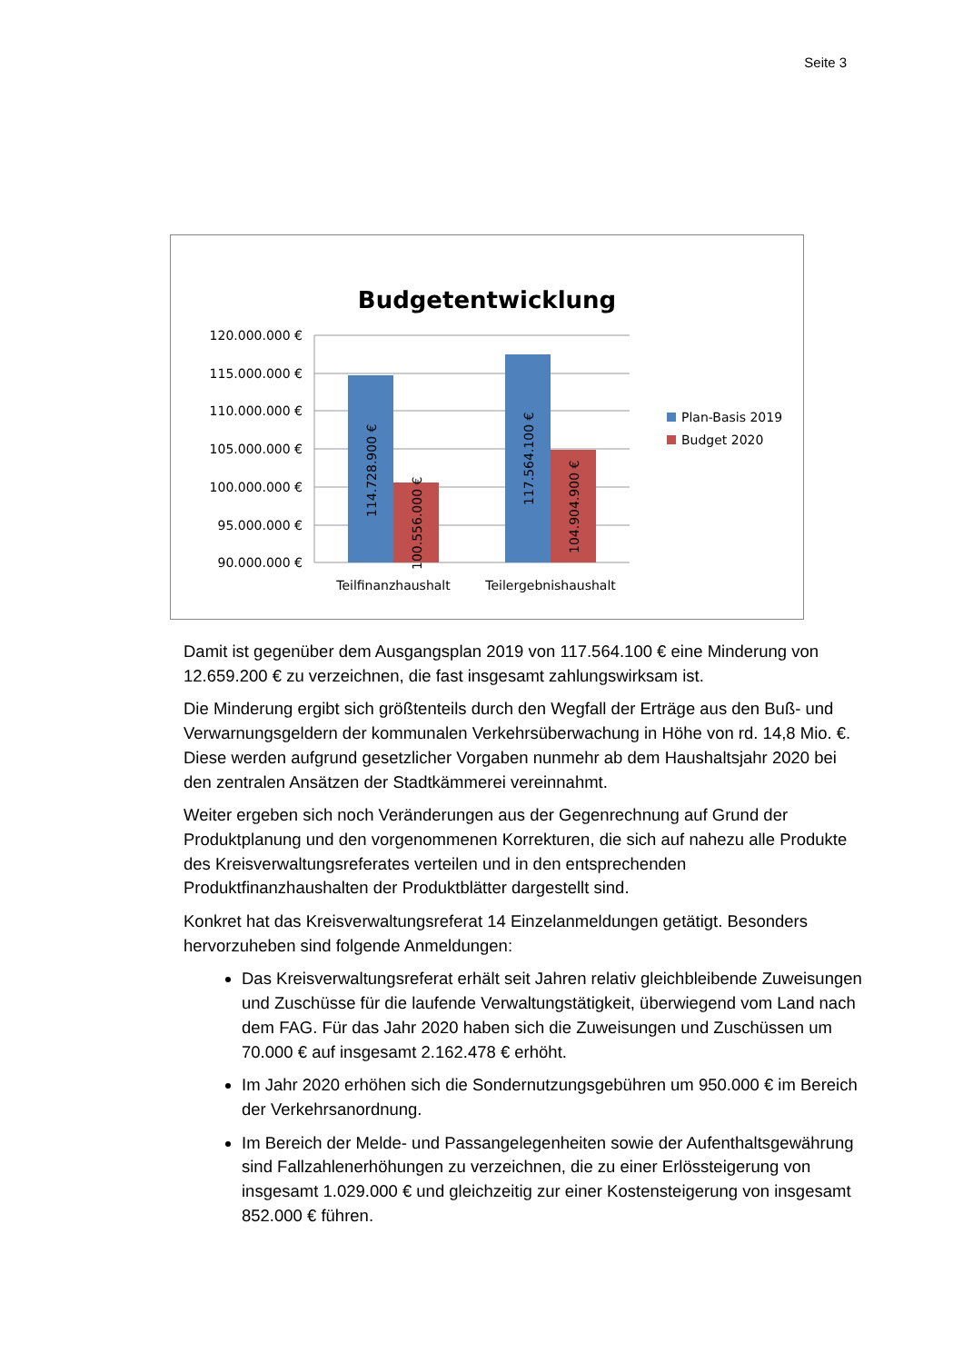Seite 3
Budgetentwicklung
120.000.000 €
115.000.000 €
110.000.000 €
105.000.000 €
100.000.000 €
95.000.000 €
90.000.000 €
114.728.900 €
100.556.000 €
117.564.100 €
104.904.900 €
Teilfinanzhaushalt
Teilergebnishaushalt
Plan-Basis 2019
Budget 2020
Damit ist gegenüber dem Ausgangsplan 2019 von 117.564.100 € eine Minderung von 12.659.200 € zu verzeichnen, die fast insgesamt zahlungswirksam ist.
Die Minderung ergibt sich größtenteils durch den Wegfall der Erträge aus den Buß- und Verwarnungsgeldern der kommunalen Verkehrsüberwachung in Höhe von rd. 14,8 Mio. €. Diese werden aufgrund gesetzlicher Vorgaben nunmehr ab dem Haushaltsjahr 2020 bei den zentralen Ansätzen der Stadtkämmerei vereinnahmt.
Weiter ergeben sich noch Veränderungen aus der Gegenrechnung auf Grund der Produktplanung und den vorgenommenen Korrekturen, die sich auf nahezu alle Produkte des Kreisverwaltungsreferates verteilen und in den entsprechenden Produktfinanzhaushalten der Produktblätter dargestellt sind.
Konkret hat das Kreisverwaltungsreferat 14 Einzelanmeldungen getätigt. Besonders hervorzuheben sind folgende Anmeldungen:
Das Kreisverwaltungsreferat erhält seit Jahren relativ gleichbleibende Zuweisungen und Zuschüsse für die laufende Verwaltungstätigkeit, überwiegend vom Land nach dem FAG. Für das Jahr 2020 haben sich die Zuweisungen und Zuschüssen um 70.000 € auf insgesamt 2.162.478 € erhöht.
Im Jahr 2020 erhöhen sich die Sondernutzungsgebühren um 950.000 € im Bereich der Verkehrsanordnung.
Im Bereich der Melde- und Passangelegenheiten sowie der Aufenthaltsgewährung sind Fallzahlenerhöhungen zu verzeichnen, die zu einer Erlössteigerung von insgesamt 1.029.000 € und gleichzeitig zur einer Kostensteigerung von insgesamt 852.000 € führen.